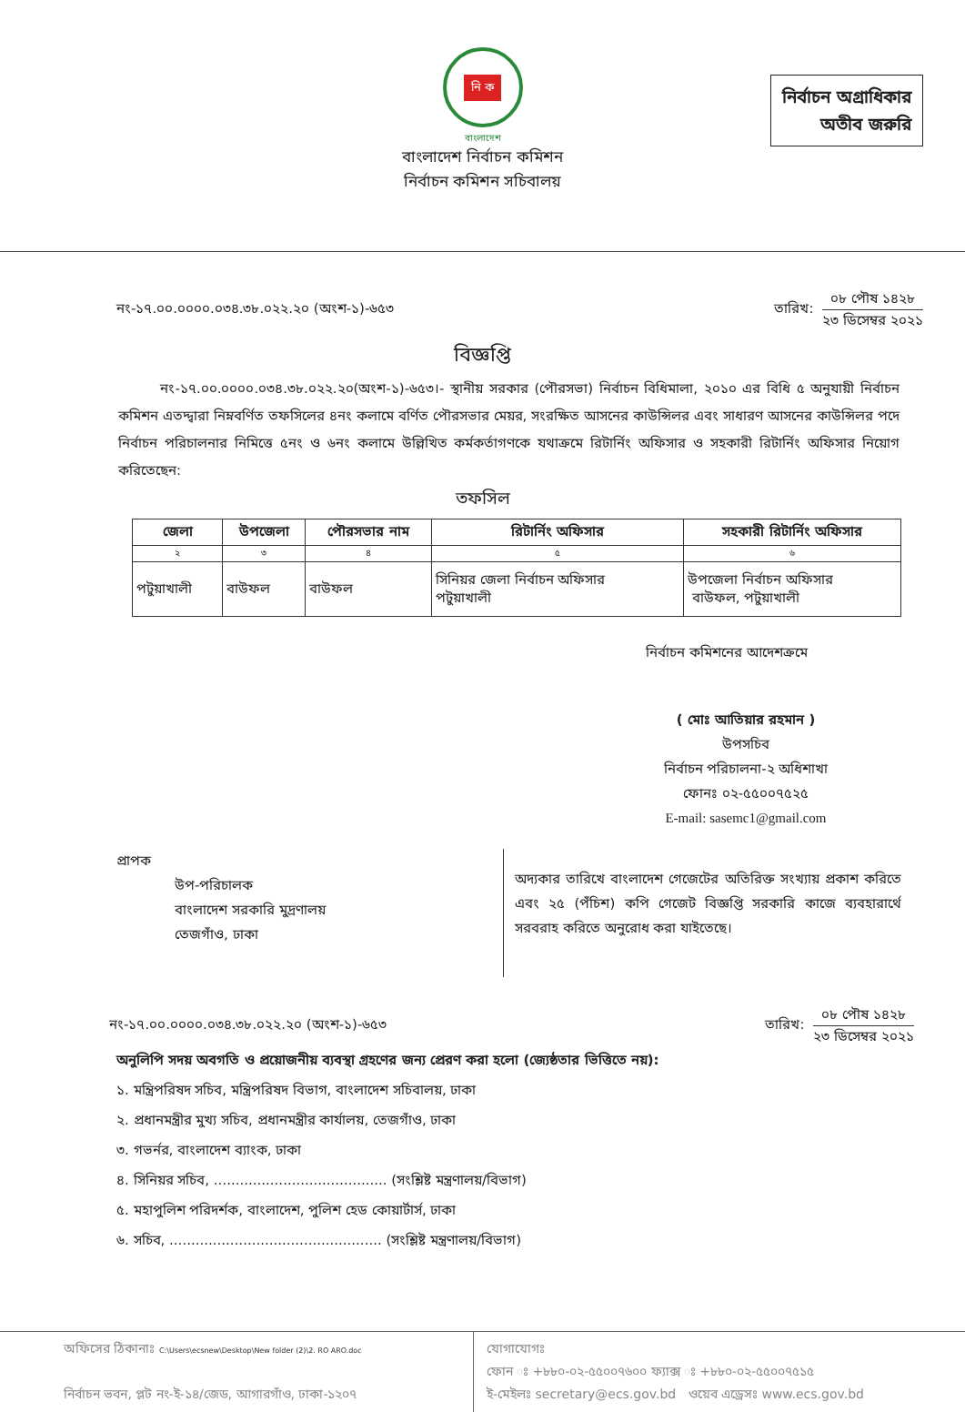নির্বাচন অগ্রাধিকার
অতীব জরুরি
নি ক
বাংলাদেশ
বাংলাদেশ নির্বাচন কমিশন
নির্বাচন কমিশন সচিবালয়
নং-১৭.০০.০০০০.০৩৪.৩৮.০২২.২০ (অংশ-১)-৬৫৩ তারিখ:
০৮ পৌষ ১৪২৮
২৩ ডিসেম্বর ২০২১
বিজ্ঞপ্তি
নং-১৭.০০.০০০০.০৩৪.৩৮.০২২.২০(অংশ-১)-৬৫৩।- স্থানীয় সরকার (পৌরসভা) নির্বাচন বিধিমালা, ২০১০ এর বিধি ৫ অনুযায়ী নির্বাচন কমিশন এতদ্দ্বারা নিম্নবর্ণিত তফসিলের ৪নং কলামে বর্ণিত পৌরসভার মেয়র, সংরক্ষিত আসনের কাউন্সিলর এবং সাধারণ আসনের কাউন্সিলর পদে নির্বাচন পরিচালনার নিমিত্তে ৫নং ও ৬নং কলামে উল্লিখিত কর্মকর্তাগণকে যথাক্রমে রিটার্নিং অফিসার ও সহকারী রিটার্নিং অফিসার নিয়োগ করিতেছেন:
তফসিল
| জেলা | উপজেলা | পৌরসভার নাম | রিটার্নিং অফিসার | সহকারী রিটার্নিং অফিসার |
| --- | --- | --- | --- | --- |
| ২ | ৩ | ৪ | ৫ | ৬ |
| পটুয়াখালী | বাউফল | বাউফল | সিনিয়র জেলা নির্বাচন অফিসার পটুয়াখালী | উপজেলা নির্বাচন অফিসার বাউফল, পটুয়াখালী |
নির্বাচন কমিশনের আদেশক্রমে
( মোঃ আতিয়ার রহমান )
উপসচিব
নির্বাচন পরিচালনা-২ অধিশাখা
ফোনঃ ০২-৫৫০০৭৫২৫
E-mail: sasemc1@gmail.com
প্রাপক
উপ-পরিচালক
বাংলাদেশ সরকারি মুদ্রণালয়
তেজগাঁও, ঢাকা
অদ্যকার তারিখে বাংলাদেশ গেজেটের অতিরিক্ত সংখ্যায় প্রকাশ করিতে এবং ২৫ (পঁচিশ) কপি গেজেট বিজ্ঞপ্তি সরকারি কাজে ব্যবহারার্থে সরবরাহ করিতে অনুরোধ করা যাইতেছে।
নং-১৭.০০.০০০০.০৩৪.৩৮.০২২.২০ (অংশ-১)-৬৫৩ তারিখ:
০৮ পৌষ ১৪২৮
২৩ ডিসেম্বর ২০২১
অনুলিপি সদয় অবগতি ও প্রয়োজনীয় ব্যবস্থা গ্রহণের জন্য প্রেরণ করা হলো (জ্যেষ্ঠতার ভিত্তিতে নয়):
১. মন্ত্রিপরিষদ সচিব, মন্ত্রিপরিষদ বিভাগ, বাংলাদেশ সচিবালয়, ঢাকা
২. প্রধানমন্ত্রীর মুখ্য সচিব, প্রধানমন্ত্রীর কার্যালয়, তেজগাঁও, ঢাকা
৩. গভর্নর, বাংলাদেশ ব্যাংক, ঢাকা
৪. সিনিয়র সচিব, ........................................ (সংশ্লিষ্ট মন্ত্রণালয়/বিভাগ)
৫. মহাপুলিশ পরিদর্শক, বাংলাদেশ, পুলিশ হেড কোয়ার্টার্স, ঢাকা
৬. সচিব, ................................................. (সংশ্লিষ্ট মন্ত্রণালয়/বিভাগ)
অফিসের ঠিকানাঃ C:\Users\ecsnew\Desktop\New folder (2)\2. RO ARO.doc
নির্বাচন ভবন, প্লট নং-ই-১৪/জেড, আগারগাঁও, ঢাকা-১২০৭
যোগাযোগঃ
ফোন ঃ +৮৮০-০২-৫৫০০৭৬০০ ফ্যাক্স ঃ +৮৮০-০২-৫৫০০৭৫১৫
ই-মেইলঃ secretary@ecs.gov.bd ওয়েব এড্রেসঃ www.ecs.gov.bd